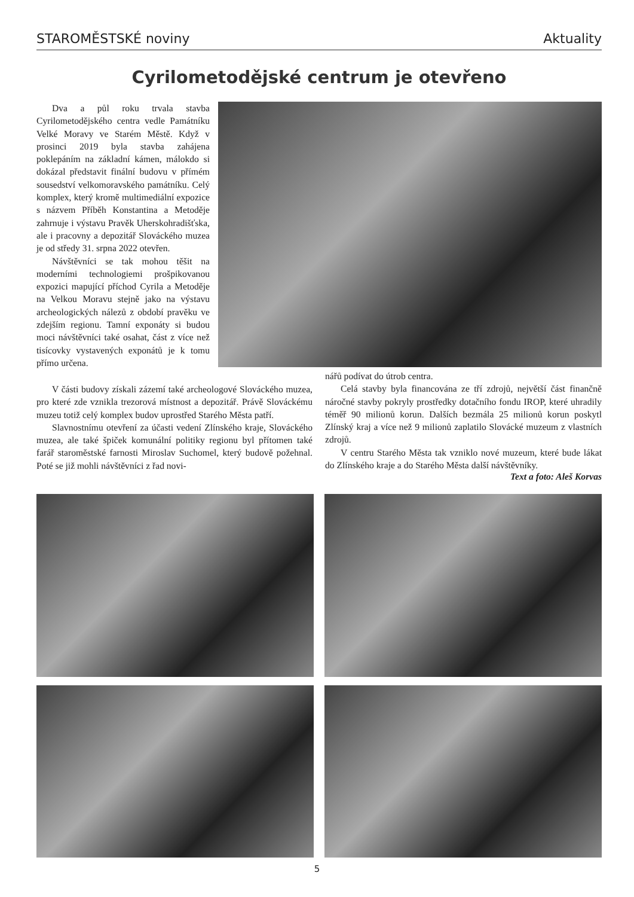STAROMĚSTSKÉ noviny Aktuality
Cyrilometodějské centrum je otevřeno
Dva a půl roku trvala stavba Cyrilometodějského centra vedle Památníku Velké Moravy ve Starém Městě. Když v prosinci 2019 byla stavba zahájena poklepáním na základní kámen, málokdo si dokázal představit finální budovu v přímém sousedství velkomoravského památníku. Celý komplex, který kromě multimediální expozice s názvem Příběh Konstantina a Metoděje zahrnuje i výstavu Pravěk Uherskohradišťska, ale i pracovny a depozitář Slováckého muzea je od středy 31. srpna 2022 otevřen.
Návštěvníci se tak mohou těšit na moderními technologiemi prošpikovanou expozici mapující příchod Cyrila a Metoděje na Velkou Moravu stejně jako na výstavu archeologických nálezů z období pravěku ve zdejším regionu. Tamní exponáty si budou moci návštěvníci také osahat, část z více než tisícovky vystavených exponátů je k tomu přímo určena.
V části budovy získali zázemí také archeologové Slováckého muzea, pro které zde vznikla trezorová místnost a depozitář. Právě Slováckému muzeu totiž celý komplex budov uprostřed Starého Města patří.
Slavnostnímu otevření za účasti vedení Zlínského kraje, Slováckého muzea, ale také špiček komunální politiky regionu byl přítomen také farář staroměstské farnosti Miroslav Suchomel, který budově požehnal. Poté se již mohli návštěvníci z řad novi-
nářů podívat do útrob centra.
Celá stavby byla financována ze tří zdrojů, největší část finančně náročné stavby pokryly prostředky dotačního fondu IROP, které uhradily téměř 90 milionů korun. Dalších bezmála 25 milionů korun poskytl Zlínský kraj a více než 9 milionů zaplatilo Slovácké muzeum z vlastních zdrojů.
V centru Starého Města tak vzniklo nové muzeum, které bude lákat do Zlínského kraje a do Starého Města další návštěvníky.
Text a foto: Aleš Korvas
5